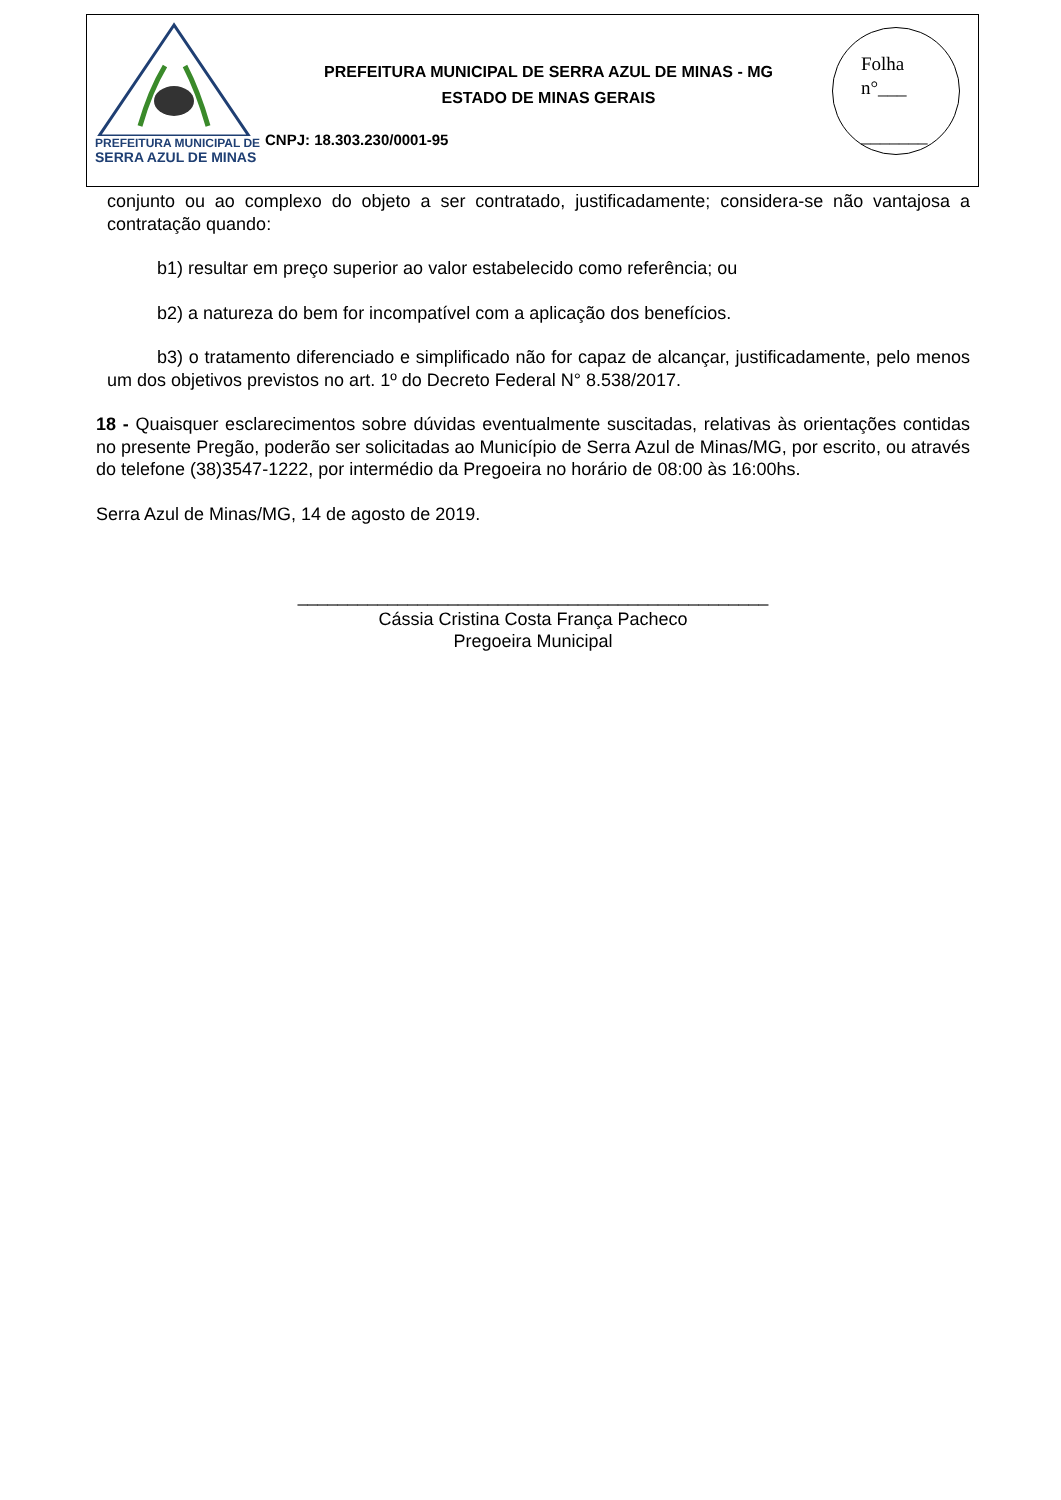PREFEITURA MUNICIPAL DE
SERRA AZUL DE MINAS
PREFEITURA MUNICIPAL DE SERRA AZUL DE MINAS - MG
ESTADO DE MINAS GERAIS
CNPJ: 18.303.230/0001-95
Folha
n°___
_______
conjunto ou ao complexo do objeto a ser contratado, justificadamente; considera-se não vantajosa a contratação quando:
b1) resultar em preço superior ao valor estabelecido como referência; ou
b2) a natureza do bem for incompatível com a aplicação dos benefícios.
b3) o tratamento diferenciado e simplificado não for capaz de alcançar, justificadamente, pelo menos um dos objetivos previstos no art. 1º do Decreto Federal N° 8.538/2017.
18 - Quaisquer esclarecimentos sobre dúvidas eventualmente suscitadas, relativas às orientações contidas no presente Pregão, poderão ser solicitadas ao Município de Serra Azul de Minas/MG, por escrito, ou através do telefone (38)3547-1222, por intermédio da Pregoeira no horário de 08:00 às 16:00hs.
Serra Azul de Minas/MG, 14 de agosto de 2019.
_______________________________________________
Cássia Cristina Costa França Pacheco
Pregoeira Municipal